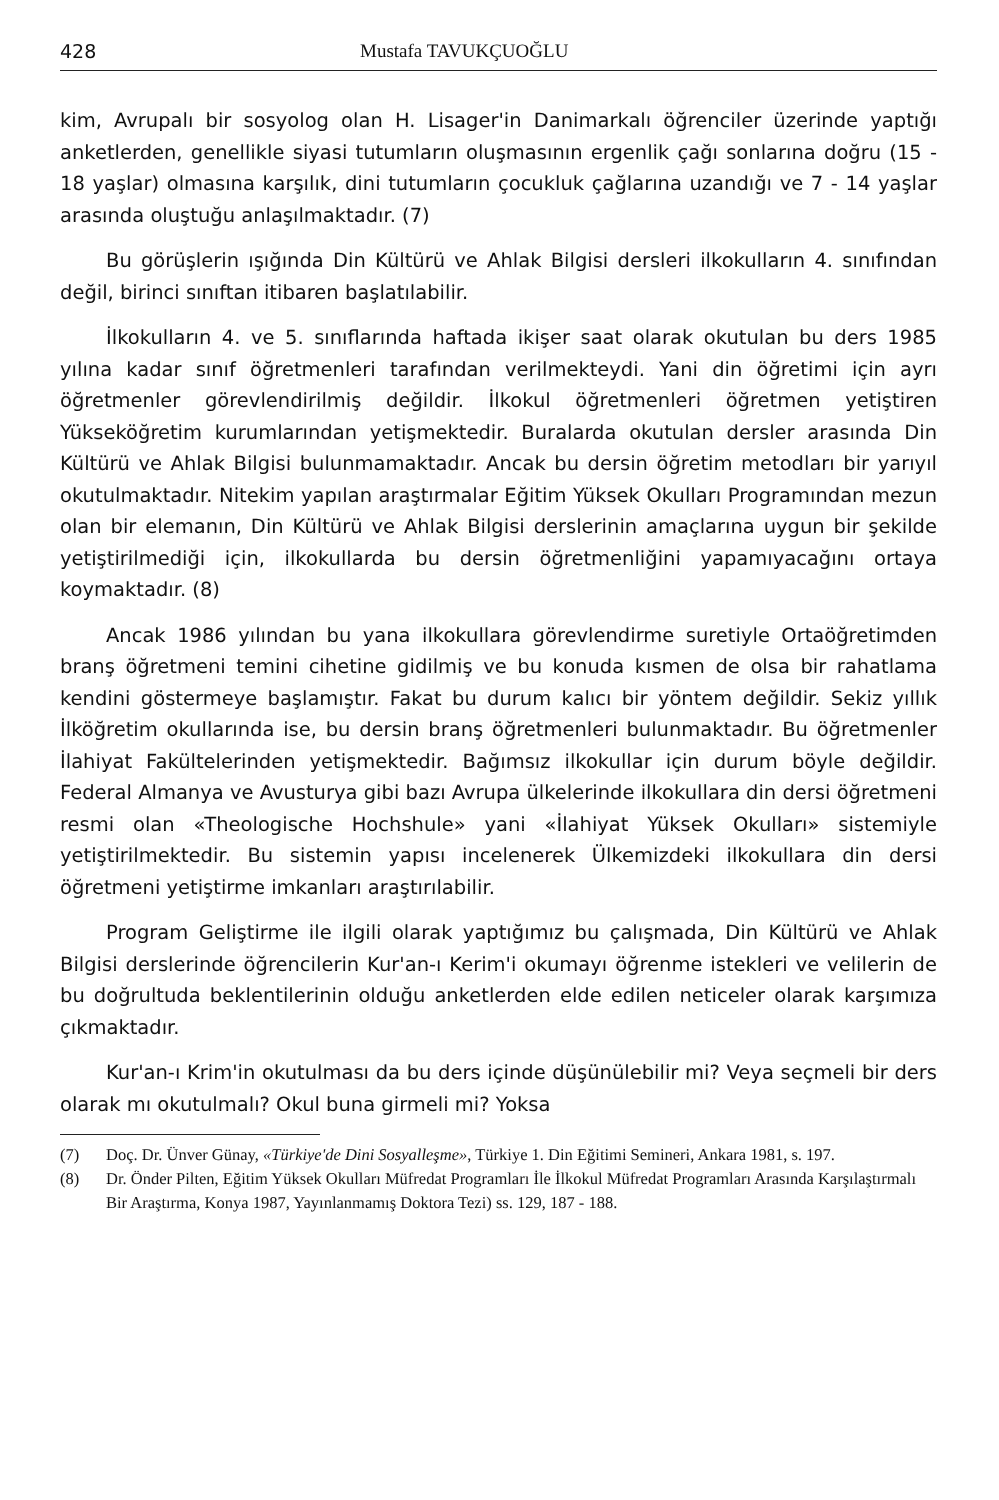428 Mustafa TAVUKÇUOĞLU
kim, Avrupalı bir sosyolog olan H. Lisager'in Danimarkalı öğrenciler üzerinde yaptığı anketlerden, genellikle siyasi tutumların oluşmasının ergenlik çağı sonlarına doğru (15 - 18 yaşlar) olmasına karşılık, dini tutumların çocukluk çağlarına uzandığı ve 7 - 14 yaşlar arasında oluştuğu anlaşılmaktadır. (7)
Bu görüşlerin ışığında Din Kültürü ve Ahlak Bilgisi dersleri ilkokulların 4. sınıfından değil, birinci sınıftan itibaren başlatılabilir.
İlkokulların 4. ve 5. sınıflarında haftada ikişer saat olarak okutulan bu ders 1985 yılına kadar sınıf öğretmenleri tarafından verilmekteydi. Yani din öğretimi için ayrı öğretmenler görevlendirilmiş değildir. İlkokul öğretmenleri öğretmen yetiştiren Yükseköğretim kurumlarından yetişmektedir. Buralarda okutulan dersler arasında Din Kültürü ve Ahlak Bilgisi bulunmamaktadır. Ancak bu dersin öğretim metodları bir yarıyıl okutulmaktadır. Nitekim yapılan araştırmalar Eğitim Yüksek Okulları Programından mezun olan bir elemanın, Din Kültürü ve Ahlak Bilgisi derslerinin amaçlarına uygun bir şekilde yetiştirilmediği için, ilkokullarda bu dersin öğretmenliğini yapamıyacağını ortaya koymaktadır. (8)
Ancak 1986 yılından bu yana ilkokullara görevlendirme suretiyle Ortaöğretimden branş öğretmeni temini cihetine gidilmiş ve bu konuda kısmen de olsa bir rahatlama kendini göstermeye başlamıştır. Fakat bu durum kalıcı bir yöntem değildir. Sekiz yıllık İlköğretim okullarında ise, bu dersin branş öğretmenleri bulunmaktadır. Bu öğretmenler İlahiyat Fakültelerinden yetişmektedir. Bağımsız ilkokullar için durum böyle değildir. Federal Almanya ve Avusturya gibi bazı Avrupa ülkelerinde ilkokullara din dersi öğretmeni resmi olan «Theologische Hochshule» yani «İlahiyat Yüksek Okulları» sistemiyle yetiştirilmektedir. Bu sistemin yapısı incelenerek Ülkemizdeki ilkokullara din dersi öğretmeni yetiştirme imkanları araştırılabilir.
Program Geliştirme ile ilgili olarak yaptığımız bu çalışmada, Din Kültürü ve Ahlak Bilgisi derslerinde öğrencilerin Kur'an-ı Kerim'i okumayı öğrenme istekleri ve velilerin de bu doğrultuda beklentilerinin olduğu anketlerden elde edilen neticeler olarak karşımıza çıkmaktadır.
Kur'an-ı Krim'in okutulması da bu ders içinde düşünülebilir mi? Veya seçmeli bir ders olarak mı okutulmalı? Okul buna girmeli mi? Yoksa
(7) Doç. Dr. Ünver Günay, «Türkiye'de Dini Sosyalleşme», Türkiye 1. Din Eğitimi Semineri, Ankara 1981, s. 197.
(8) Dr. Önder Pilten, Eğitim Yüksek Okulları Müfredat Programları İle İlkokul Müfredat Programları Arasında Karşılaştırmalı Bir Araştırma, Konya 1987, Yayınlanmamış Doktora Tezi) ss. 129, 187 - 188.